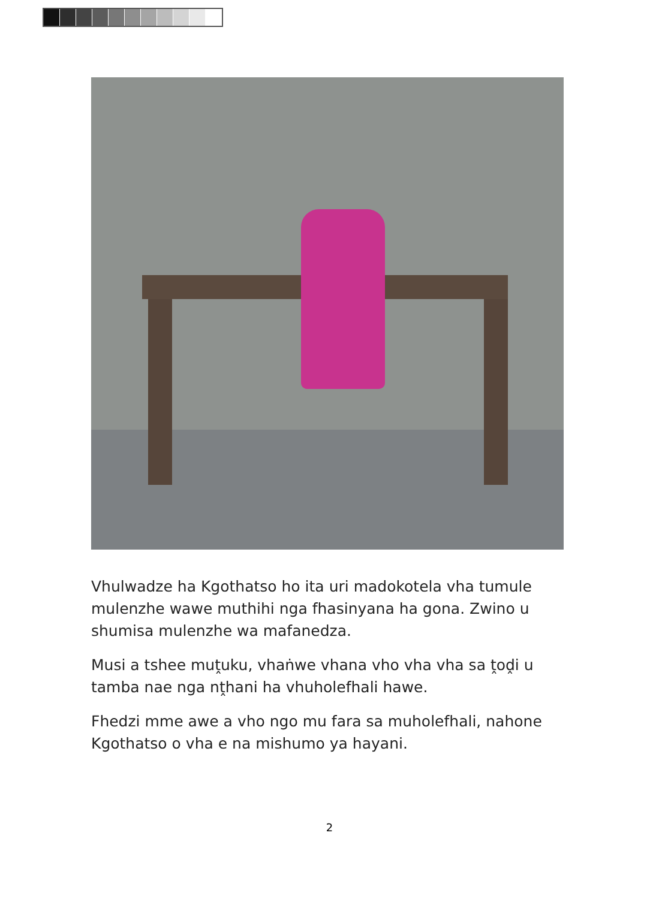Vhulwadze ha Kgothatso ho ita uri madokotela vha tumule mulenzhe wawe muthihi nga fhasinyana ha gona. Zwino u shumisa mulenzhe wa mafanedza.
Musi a tshee muṱuku, vhaṅwe vhana vho vha vha sa ṱoḓi u tamba nae nga nṱhani ha vhuholefhali hawe.
Fhedzi mme awe a vho ngo mu fara sa muholefhali, nahone Kgothatso o vha e na mishumo ya hayani.
2